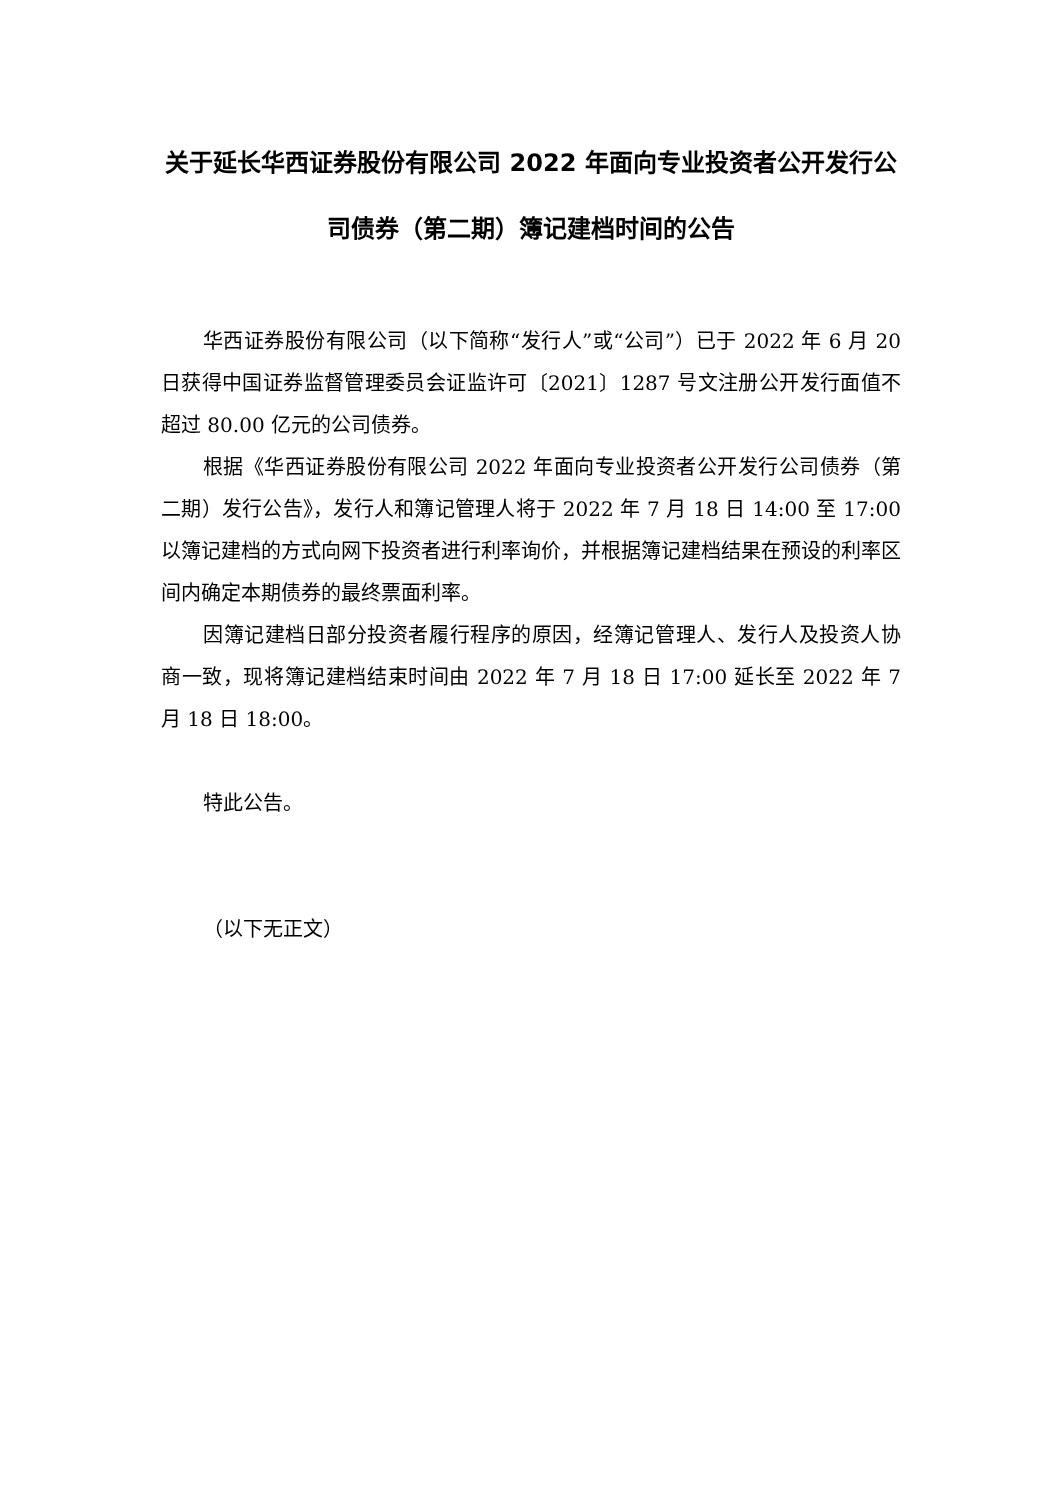关于延长华西证券股份有限公司 2022 年面向专业投资者公开发行公司债券（第二期）簿记建档时间的公告
华西证券股份有限公司（以下简称“发行人”或“公司”）已于 2022 年 6 月 20 日获得中国证券监督管理委员会证监许可〔2021〕1287 号文注册公开发行面值不超过 80.00 亿元的公司债券。
根据《华西证券股份有限公司 2022 年面向专业投资者公开发行公司债券（第二期）发行公告》，发行人和簿记管理人将于 2022 年 7 月 18 日 14:00 至 17:00 以簿记建档的方式向网下投资者进行利率询价，并根据簿记建档结果在预设的利率区间内确定本期债券的最终票面利率。
因簿记建档日部分投资者履行程序的原因，经簿记管理人、发行人及投资人协商一致，现将簿记建档结束时间由 2022 年 7 月 18 日 17:00 延长至 2022 年 7 月 18 日 18:00。
特此公告。
（以下无正文）